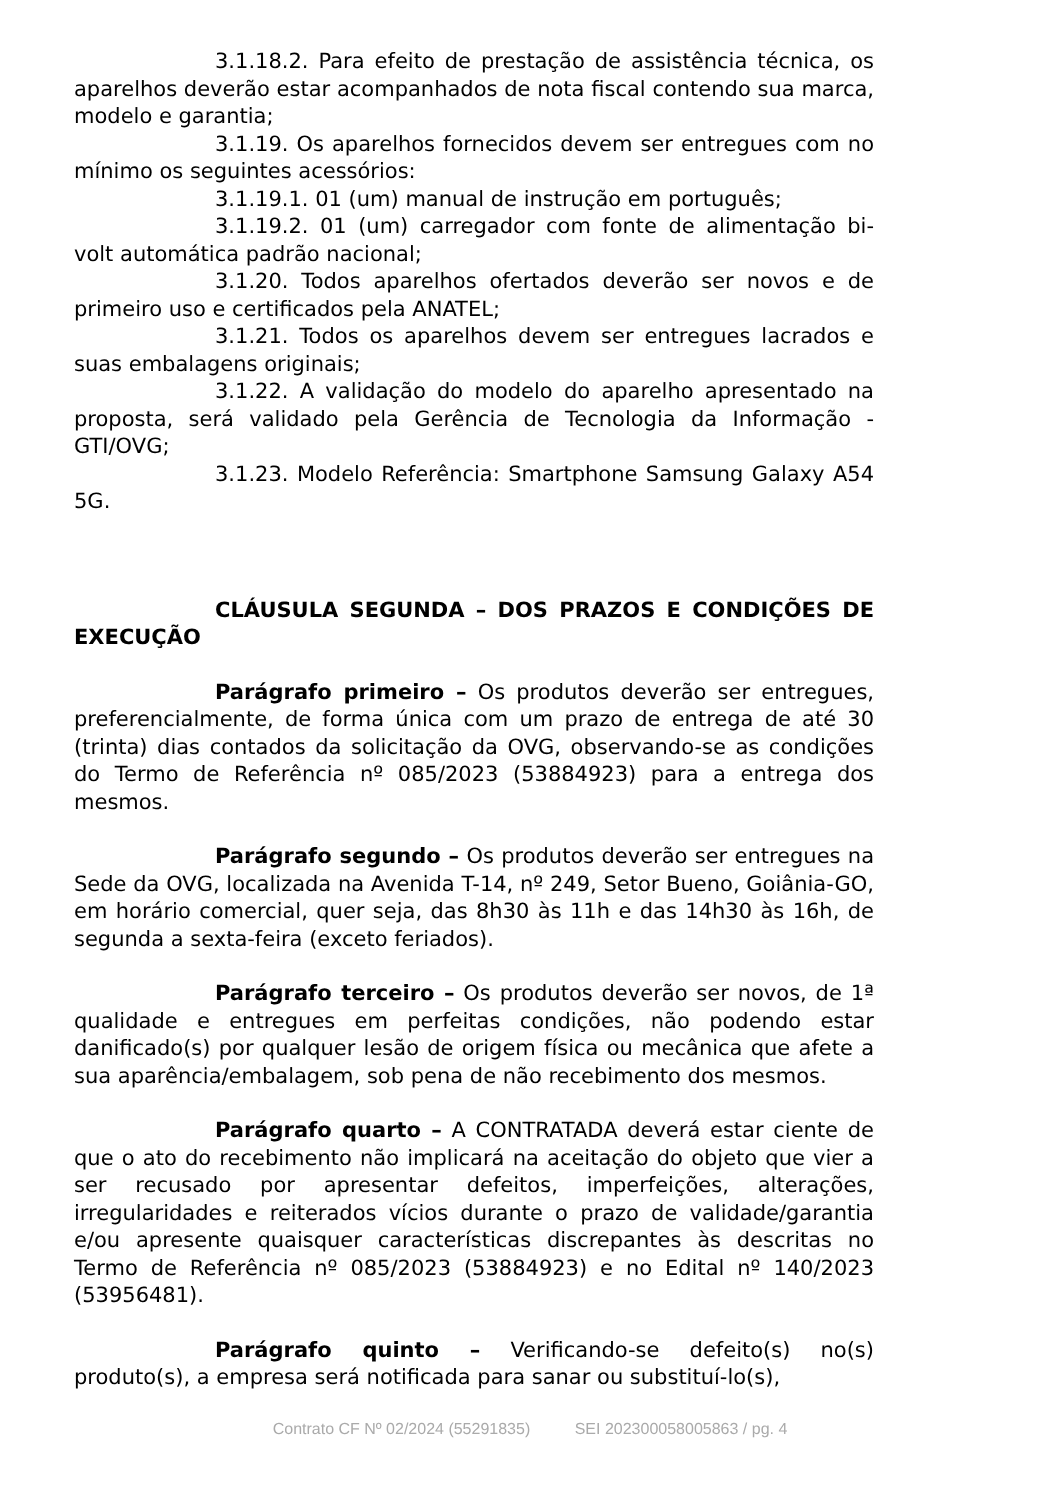3.1.18.2. Para efeito de prestação de assistência técnica, os aparelhos deverão estar acompanhados de nota fiscal contendo sua marca, modelo e garantia;
3.1.19. Os aparelhos fornecidos devem ser entregues com no mínimo os seguintes acessórios:
3.1.19.1. 01 (um) manual de instrução em português;
3.1.19.2. 01 (um) carregador com fonte de alimentação bi-volt automática padrão nacional;
3.1.20. Todos aparelhos ofertados deverão ser novos e de primeiro uso e certificados pela ANATEL;
3.1.21. Todos os aparelhos devem ser entregues lacrados e suas embalagens originais;
3.1.22. A validação do modelo do aparelho apresentado na proposta, será validado pela Gerência de Tecnologia da Informação - GTI/OVG;
3.1.23. Modelo Referência: Smartphone Samsung Galaxy A54 5G.
CLÁUSULA SEGUNDA – DOS PRAZOS E CONDIÇÕES DE EXECUÇÃO
Parágrafo primeiro – Os produtos deverão ser entregues, preferencialmente, de forma única com um prazo de entrega de até 30 (trinta) dias contados da solicitação da OVG, observando-se as condições do Termo de Referência nº 085/2023 (53884923) para a entrega dos mesmos.
Parágrafo segundo – Os produtos deverão ser entregues na Sede da OVG, localizada na Avenida T-14, nº 249, Setor Bueno, Goiânia-GO, em horário comercial, quer seja, das 8h30 às 11h e das 14h30 às 16h, de segunda a sexta-feira (exceto feriados).
Parágrafo terceiro – Os produtos deverão ser novos, de 1ª qualidade e entregues em perfeitas condições, não podendo estar danificado(s) por qualquer lesão de origem física ou mecânica que afete a sua aparência/embalagem, sob pena de não recebimento dos mesmos.
Parágrafo quarto – A CONTRATADA deverá estar ciente de que o ato do recebimento não implicará na aceitação do objeto que vier a ser recusado por apresentar defeitos, imperfeições, alterações, irregularidades e reiterados vícios durante o prazo de validade/garantia e/ou apresente quaisquer características discrepantes às descritas no Termo de Referência nº 085/2023 (53884923) e no Edital nº 140/2023 (53956481).
Parágrafo quinto – Verificando-se defeito(s) no(s) produto(s), a empresa será notificada para sanar ou substituí-lo(s),
Contrato CF Nº 02/2024 (55291835) SEI 202300058005863 / pg. 4